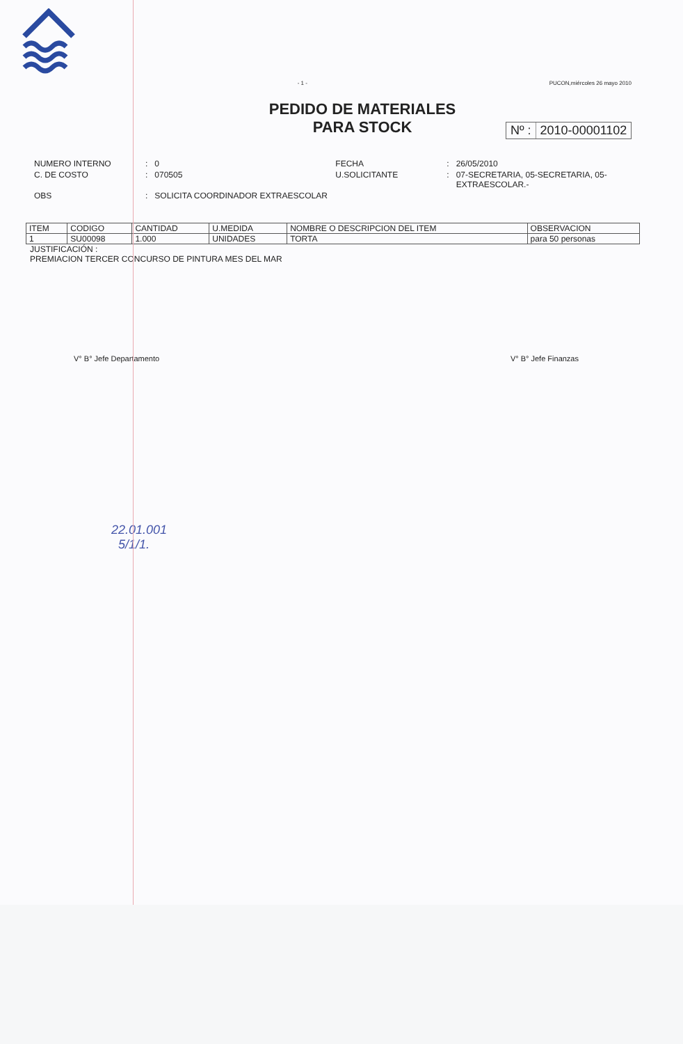- 1 - PUCON,miércoles 26 mayo 2010
PEDIDO DE MATERIALES
PARA STOCK
Nº : 2010-00001102
| NUMERO INTERNO | : | 0 | FECHA | : | 26/05/2010 |
| C. DE COSTO | : | 070505 | U.SOLICITANTE | : | 07-SECRETARIA, 05-SECRETARIA, 05-EXTRAESCOLAR.- |
| OBS | : | SOLICITA COORDINADOR EXTRAESCOLAR | | | |
| ITEM | CODIGO | CANTIDAD | U.MEDIDA | NOMBRE O DESCRIPCION DEL ITEM | OBSERVACION |
| --- | --- | --- | --- | --- | --- |
| 1 | SU00098 | 1.000 | UNIDADES | TORTA | para 50 personas |
JUSTIFICACIÓN :
PREMIACION TERCER CONCURSO DE PINTURA MES DEL MAR
V° B° Jefe Departamento V° B° Jefe Finanzas
22.01.001
5/1/1.